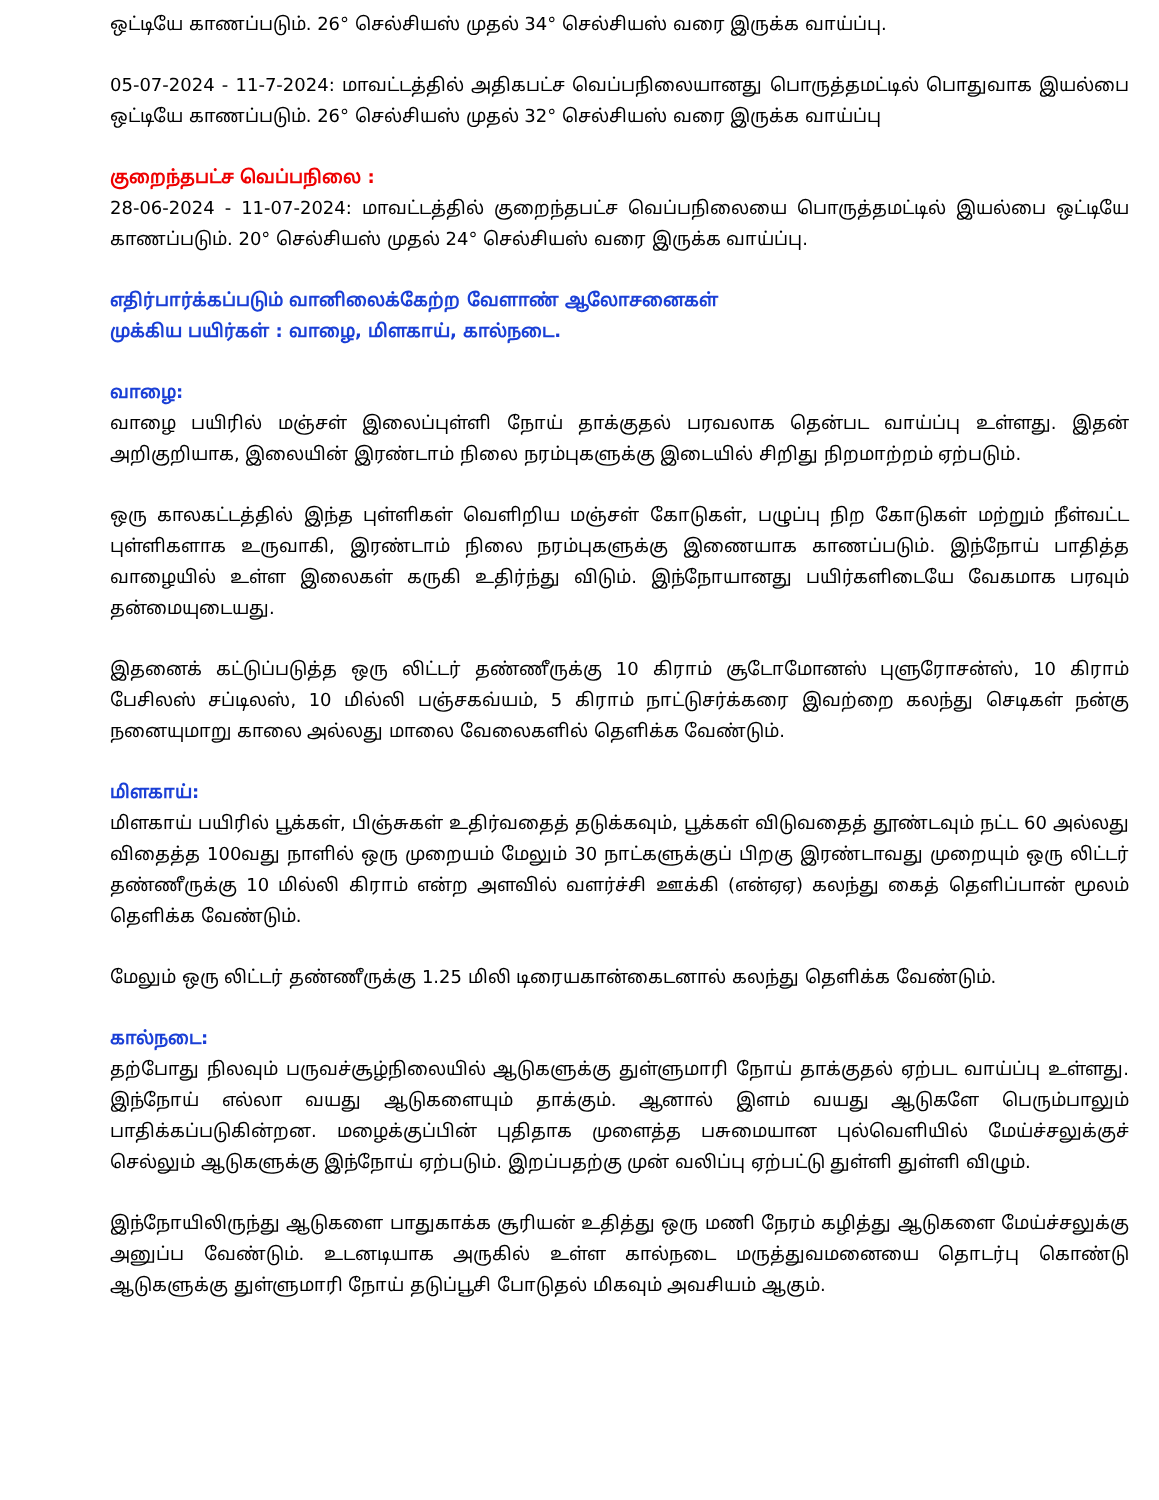ஒட்டியே காணப்படும். 26° செல்சியஸ் முதல் 34° செல்சியஸ் வரை இருக்க வாய்ப்பு.
05-07-2024 - 11-7-2024: மாவட்டத்தில் அதிகபட்ச வெப்பநிலையானது பொருத்தமட்டில் பொதுவாக இயல்பை ஒட்டியே காணப்படும். 26° செல்சியஸ் முதல் 32° செல்சியஸ் வரை இருக்க வாய்ப்பு
குறைந்தபட்ச வெப்பநிலை :
28-06-2024 - 11-07-2024: மாவட்டத்தில் குறைந்தபட்ச வெப்பநிலையை பொருத்தமட்டில் இயல்பை ஒட்டியே காணப்படும். 20° செல்சியஸ் முதல் 24° செல்சியஸ் வரை இருக்க வாய்ப்பு.
எதிர்பார்க்கப்படும் வானிலைக்கேற்ற வேளாண் ஆலோசனைகள்
முக்கிய பயிர்கள் : வாழை, மிளகாய், கால்நடை.
வாழை:
வாழை பயிரில் மஞ்சள் இலைப்புள்ளி நோய் தாக்குதல் பரவலாக தென்பட வாய்ப்பு உள்ளது. இதன் அறிகுறியாக, இலையின் இரண்டாம் நிலை நரம்புகளுக்கு இடையில் சிறிது நிறமாற்றம் ஏற்படும்.
ஒரு காலகட்டத்தில் இந்த புள்ளிகள் வெளிறிய மஞ்சள் கோடுகள், பழுப்பு நிற கோடுகள் மற்றும் நீள்வட்ட புள்ளிகளாக உருவாகி, இரண்டாம் நிலை நரம்புகளுக்கு இணையாக காணப்படும். இந்நோய் பாதித்த வாழையில் உள்ள இலைகள் கருகி உதிர்ந்து விடும். இந்நோயானது பயிர்களிடையே வேகமாக பரவும் தன்மையுடையது.
இதனைக் கட்டுப்படுத்த ஒரு லிட்டர் தண்ணீருக்கு 10 கிராம் சூடோமோனஸ் புளுரோசன்ஸ், 10 கிராம் பேசிலஸ் சப்டிலஸ், 10 மில்லி பஞ்சகவ்யம், 5 கிராம் நாட்டுசர்க்கரை இவற்றை கலந்து செடிகள் நன்கு நனையுமாறு காலை அல்லது மாலை வேலைகளில் தெளிக்க வேண்டும்.
மிளகாய்:
மிளகாய் பயிரில் பூக்கள், பிஞ்சுகள் உதிர்வதைத் தடுக்கவும், பூக்கள் விடுவதைத் தூண்டவும் நட்ட 60 அல்லது விதைத்த 100வது நாளில் ஒரு முறையம் மேலும் 30 நாட்களுக்குப் பிறகு இரண்டாவது முறையும் ஒரு லிட்டர் தண்ணீருக்கு 10 மில்லி கிராம் என்ற அளவில் வளர்ச்சி ஊக்கி (என்ஏஏ) கலந்து கைத் தெளிப்பான் மூலம் தெளிக்க வேண்டும்.
மேலும் ஒரு லிட்டர் தண்ணீருக்கு 1.25 மிலி டிரையகான்கைடனால் கலந்து தெளிக்க வேண்டும்.
கால்நடை:
தற்போது நிலவும் பருவச்சூழ்நிலையில் ஆடுகளுக்கு துள்ளுமாரி நோய் தாக்குதல் ஏற்பட வாய்ப்பு உள்ளது. இந்நோய் எல்லா வயது ஆடுகளையும் தாக்கும். ஆனால் இளம் வயது ஆடுகளே பெரும்பாலும் பாதிக்கப்படுகின்றன. மழைக்குப்பின் புதிதாக முளைத்த பசுமையான புல்வெளியில் மேய்ச்சலுக்குச் செல்லும் ஆடுகளுக்கு இந்நோய் ஏற்படும். இறப்பதற்கு முன் வலிப்பு ஏற்பட்டு துள்ளி துள்ளி விழும்.
இந்நோயிலிருந்து ஆடுகளை பாதுகாக்க சூரியன் உதித்து ஒரு மணி நேரம் கழித்து ஆடுகளை மேய்ச்சலுக்கு அனுப்ப வேண்டும். உடனடியாக அருகில் உள்ள கால்நடை மருத்துவமனையை தொடர்பு கொண்டு ஆடுகளுக்கு துள்ளுமாரி நோய் தடுப்பூசி போடுதல் மிகவும் அவசியம் ஆகும்.